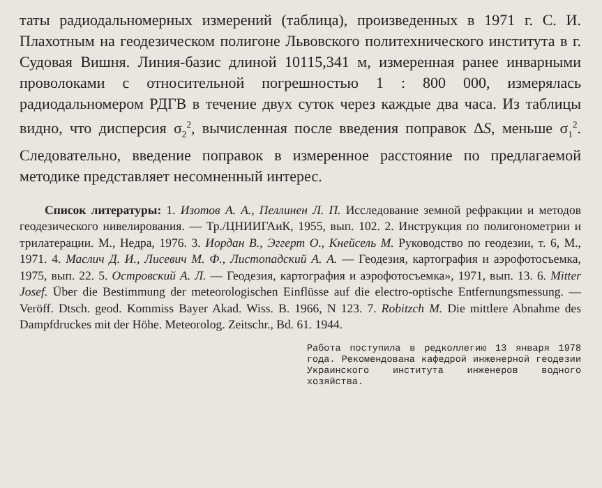таты радиодальномерных измерений (таблица), произведенных в 1971 г. С. И. Плахотным на геодезическом полигоне Львовского политехнического института в г. Судовая Вишня. Линия-базис длиной 10115,341 м, измеренная ранее инварными проволоками с относительной погрешностью 1 : 800 000, измерялась радиодальномером РДГВ в течение двух суток через каждые два часа. Из таблицы видно, что дисперсия σ<sub>2</sub><sup>2</sup>, вычисленная после введения поправок ΔS, меньше σ<sub>1</sub><sup>2</sup>. Следовательно, введение поправок в измеренное расстояние по предлагаемой методике представляет несомненный интерес.
Список литературы: 1. Изотов А. А., Пеллинен Л. П. Исследование земной рефракции и методов геодезического нивелирования. — Тр./ЦНИИГАиК, 1955, вып. 102. 2. Инструкция по полигонометрии и трилатерации. М., Недра, 1976. 3. Иордан В., Эггерт О., Кнейсель М. Руководство по геодезии, т. 6, М., 1971. 4. Маслич Д. И., Лисевич М. Ф., Листопадский А. А. — Геодезия, картография и аэрофотосъемка, 1975, вып. 22. 5. Островский А. Л. — Геодезия, картография и аэрофотосъемка», 1971, вып. 13. 6. Mitter Josef. Über die Bestimmung der meteorologischen Einflüsse auf die electro-optische Entfernungsmessung. — Veröff. Dtsch. geod. Kommiss Bayer Akad. Wiss. B. 1966, N 123. 7. Robitzch M. Die mittlere Abnahme des Dampfdruckes mit der Höhe. Meteorolog. Zeitschr., Bd. 61. 1944.
Работа поступила в редколлегию 13 января 1978 года. Рекомендована кафедрой инженерной геодезии Украинского института инженеров водного хозяйства.